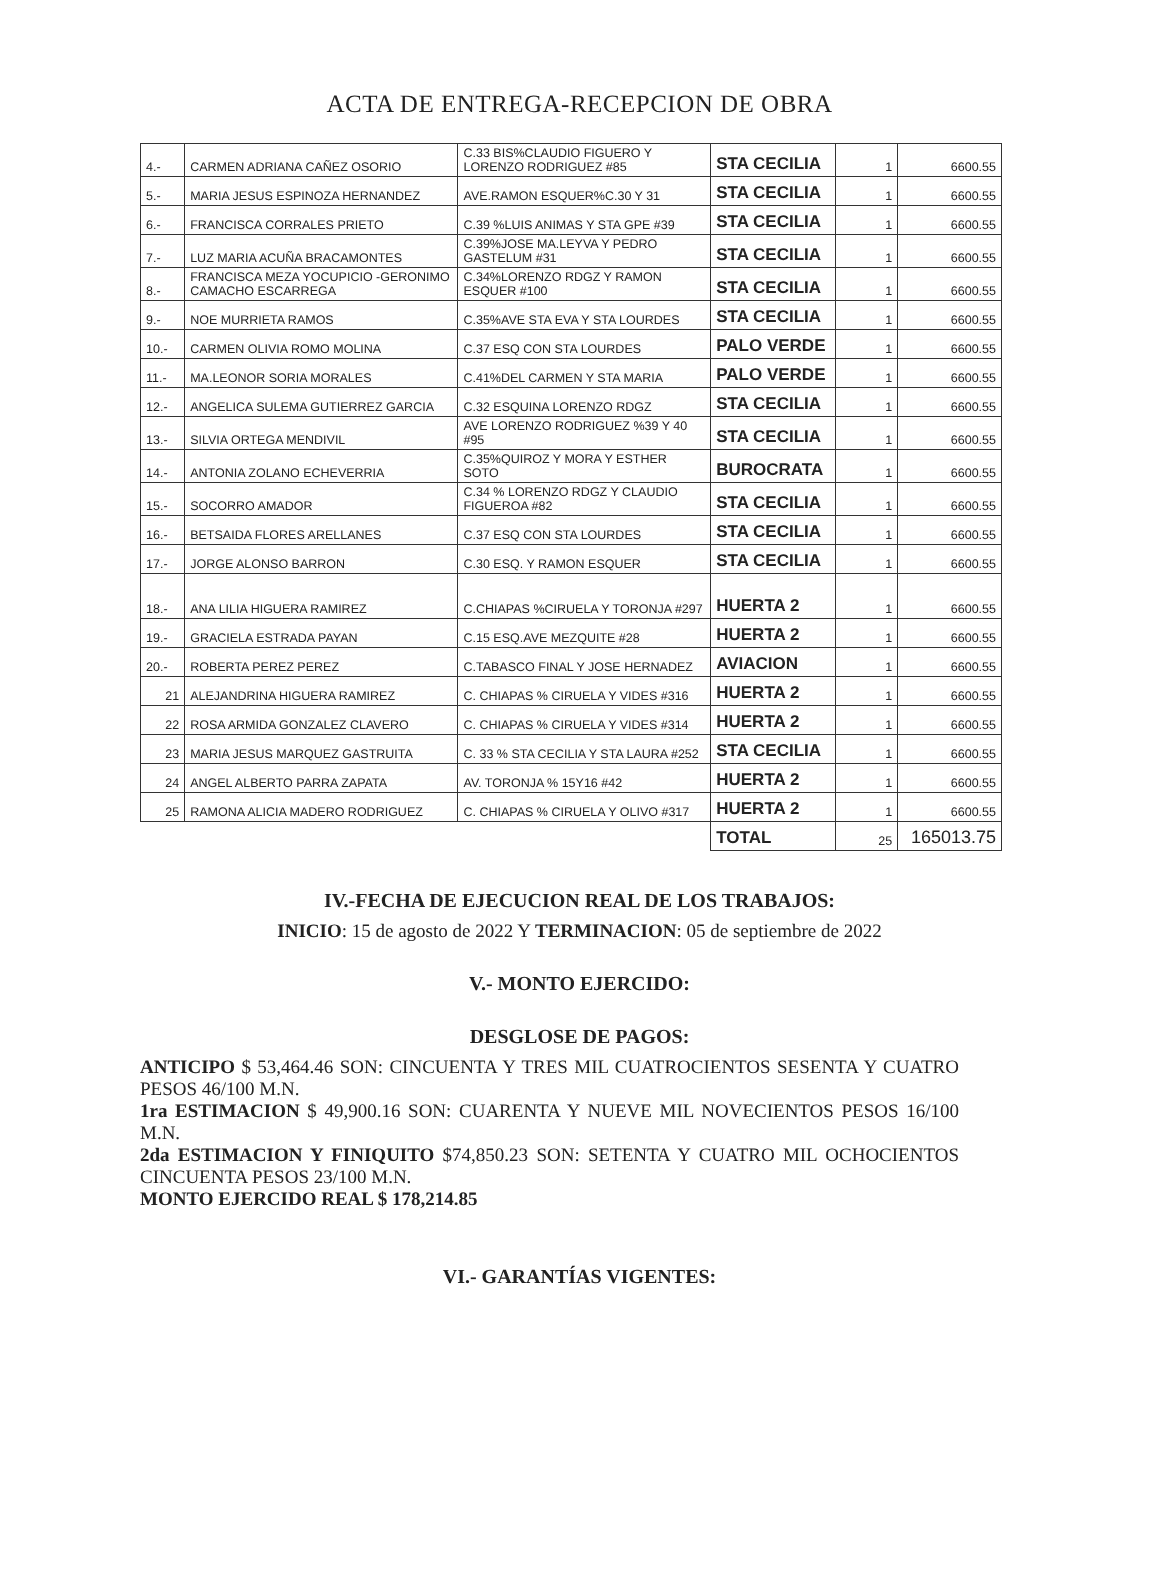ACTA DE ENTREGA-RECEPCION DE OBRA
| 4.- | CARMEN ADRIANA CAÑEZ OSORIO | C.33 BIS%CLAUDIO FIGUERO Y LORENZO RODRIGUEZ #85 | STA CECILIA | 1 | 6600.55 |
| 5.- | MARIA JESUS ESPINOZA HERNANDEZ | AVE.RAMON ESQUER%C.30 Y 31 | STA CECILIA | 1 | 6600.55 |
| 6.- | FRANCISCA CORRALES PRIETO | C.39 %LUIS ANIMAS Y STA GPE #39 | STA CECILIA | 1 | 6600.55 |
| 7.- | LUZ MARIA ACUÑA BRACAMONTES | C.39%JOSE MA.LEYVA Y PEDRO GASTELUM #31 | STA CECILIA | 1 | 6600.55 |
| 8.- | FRANCISCA MEZA YOCUPICIO -GERONIMO CAMACHO ESCARREGA | C.34%LORENZO RDGZ Y RAMON ESQUER #100 | STA CECILIA | 1 | 6600.55 |
| 9.- | NOE MURRIETA RAMOS | C.35%AVE STA EVA Y STA LOURDES | STA CECILIA | 1 | 6600.55 |
| 10.- | CARMEN OLIVIA ROMO MOLINA | C.37 ESQ CON STA LOURDES | PALO VERDE | 1 | 6600.55 |
| 11.- | MA.LEONOR SORIA MORALES | C.41%DEL CARMEN Y STA MARIA | PALO VERDE | 1 | 6600.55 |
| 12.- | ANGELICA SULEMA GUTIERREZ GARCIA | C.32 ESQUINA LORENZO RDGZ | STA CECILIA | 1 | 6600.55 |
| 13.- | SILVIA ORTEGA MENDIVIL | AVE LORENZO RODRIGUEZ %39 Y 40 #95 | STA CECILIA | 1 | 6600.55 |
| 14.- | ANTONIA ZOLANO ECHEVERRIA | C.35%QUIROZ Y MORA Y ESTHER SOTO | BUROCRATA | 1 | 6600.55 |
| 15.- | SOCORRO AMADOR | C.34 % LORENZO RDGZ Y CLAUDIO FIGUEROA #82 | STA CECILIA | 1 | 6600.55 |
| 16.- | BETSAIDA FLORES ARELLANES | C.37 ESQ CON STA LOURDES | STA CECILIA | 1 | 6600.55 |
| 17.- | JORGE ALONSO BARRON | C.30 ESQ. Y RAMON ESQUER | STA CECILIA | 1 | 6600.55 |
| 18.- | ANA LILIA HIGUERA RAMIREZ | C.CHIAPAS %CIRUELA Y TORONJA #297 | HUERTA 2 | 1 | 6600.55 |
| 19.- | GRACIELA ESTRADA PAYAN | C.15 ESQ.AVE MEZQUITE #28 | HUERTA 2 | 1 | 6600.55 |
| 20.- | ROBERTA PEREZ PEREZ | C.TABASCO FINAL Y JOSE HERNADEZ | AVIACION | 1 | 6600.55 |
| 21 | ALEJANDRINA HIGUERA RAMIREZ | C. CHIAPAS % CIRUELA Y VIDES #316 | HUERTA 2 | 1 | 6600.55 |
| 22 | ROSA ARMIDA GONZALEZ CLAVERO | C. CHIAPAS % CIRUELA Y VIDES #314 | HUERTA 2 | 1 | 6600.55 |
| 23 | MARIA JESUS MARQUEZ GASTRUITA | C. 33 % STA CECILIA Y STA LAURA #252 | STA CECILIA | 1 | 6600.55 |
| 24 | ANGEL ALBERTO PARRA ZAPATA | AV. TORONJA % 15Y16 #42 | HUERTA 2 | 1 | 6600.55 |
| 25 | RAMONA ALICIA MADERO RODRIGUEZ | C. CHIAPAS % CIRUELA Y OLIVO #317 | HUERTA 2 | 1 | 6600.55 |
| | | | TOTAL | 25 | 165013.75 |
IV.-FECHA DE EJECUCION REAL DE LOS TRABAJOS:
INICIO: 15 de agosto de 2022 Y TERMINACION: 05 de septiembre de 2022
V.- MONTO EJERCIDO:
DESGLOSE DE PAGOS:
ANTICIPO $ 53,464.46 SON: CINCUENTA Y TRES MIL CUATROCIENTOS SESENTA Y CUATRO PESOS 46/100 M.N.
1ra ESTIMACION $ 49,900.16 SON: CUARENTA Y NUEVE MIL NOVECIENTOS PESOS 16/100 M.N.
2da ESTIMACION Y FINIQUITO $74,850.23 SON: SETENTA Y CUATRO MIL OCHOCIENTOS CINCUENTA PESOS 23/100 M.N.
MONTO EJERCIDO REAL $ 178,214.85
VI.- GARANTÍAS VIGENTES: